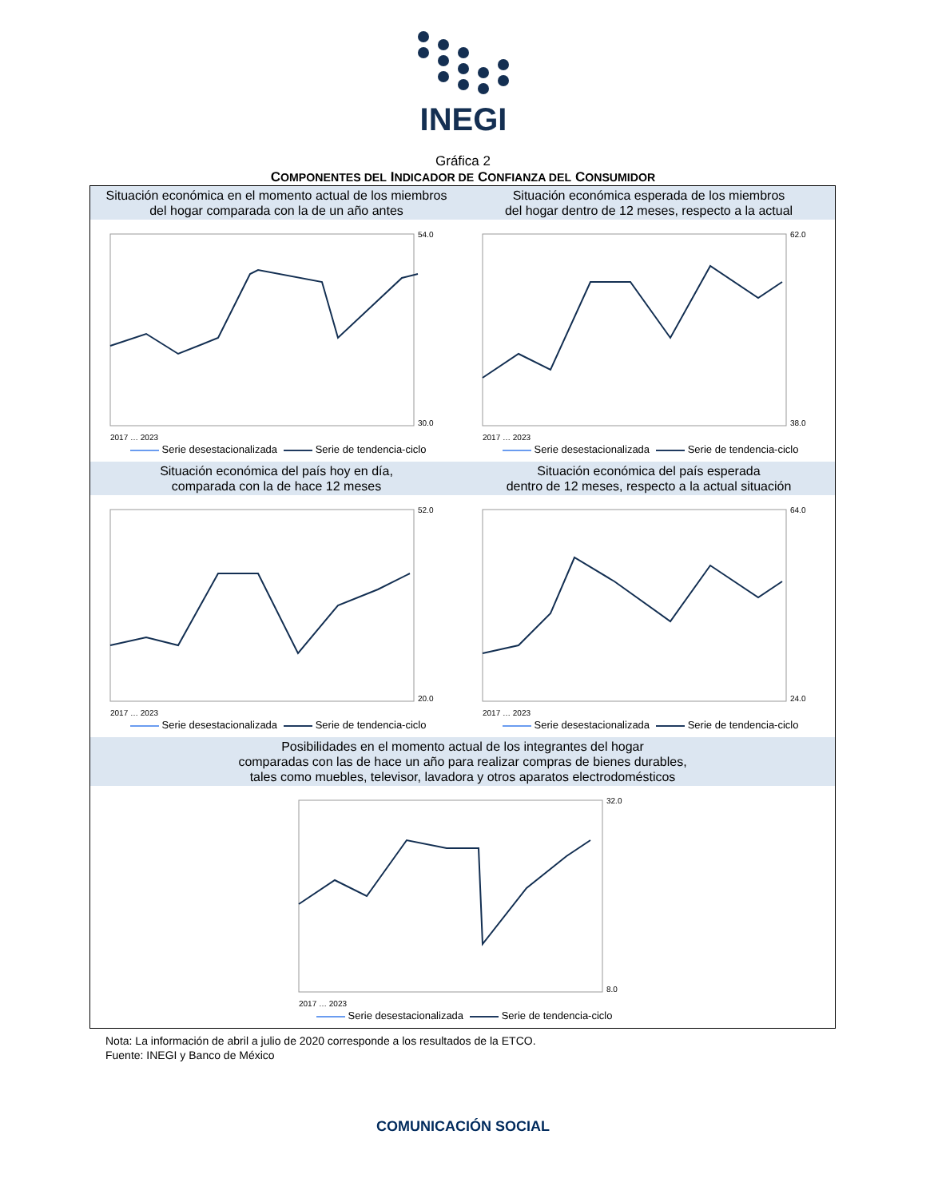INEGI
Gráfica 2
COMPONENTES DEL INDICADOR DE CONFIANZA DEL CONSUMIDOR
Situación económica en el momento actual de los miembros
del hogar comparada con la de un año antes
Situación económica esperada de los miembros
del hogar dentro de 12 meses, respecto a la actual
54.0
30.0
2017 … 2023
Serie desestacionalizada Serie de tendencia-ciclo
62.0
38.0
2017 … 2023
Serie desestacionalizada Serie de tendencia-ciclo
Situación económica del país hoy en día,
comparada con la de hace 12 meses
Situación económica del país esperada
dentro de 12 meses, respecto a la actual situación
52.0
20.0
2017 … 2023
Serie desestacionalizada Serie de tendencia-ciclo
64.0
24.0
2017 … 2023
Serie desestacionalizada Serie de tendencia-ciclo
Posibilidades en el momento actual de los integrantes del hogar
comparadas con las de hace un año para realizar compras de bienes durables,
tales como muebles, televisor, lavadora y otros aparatos electrodomésticos
32.0
8.0
2017 … 2023
Serie desestacionalizada Serie de tendencia-ciclo
Nota: La información de abril a julio de 2020 corresponde a los resultados de la ETCO.
Fuente: INEGI y Banco de México
COMUNICACIÓN SOCIAL